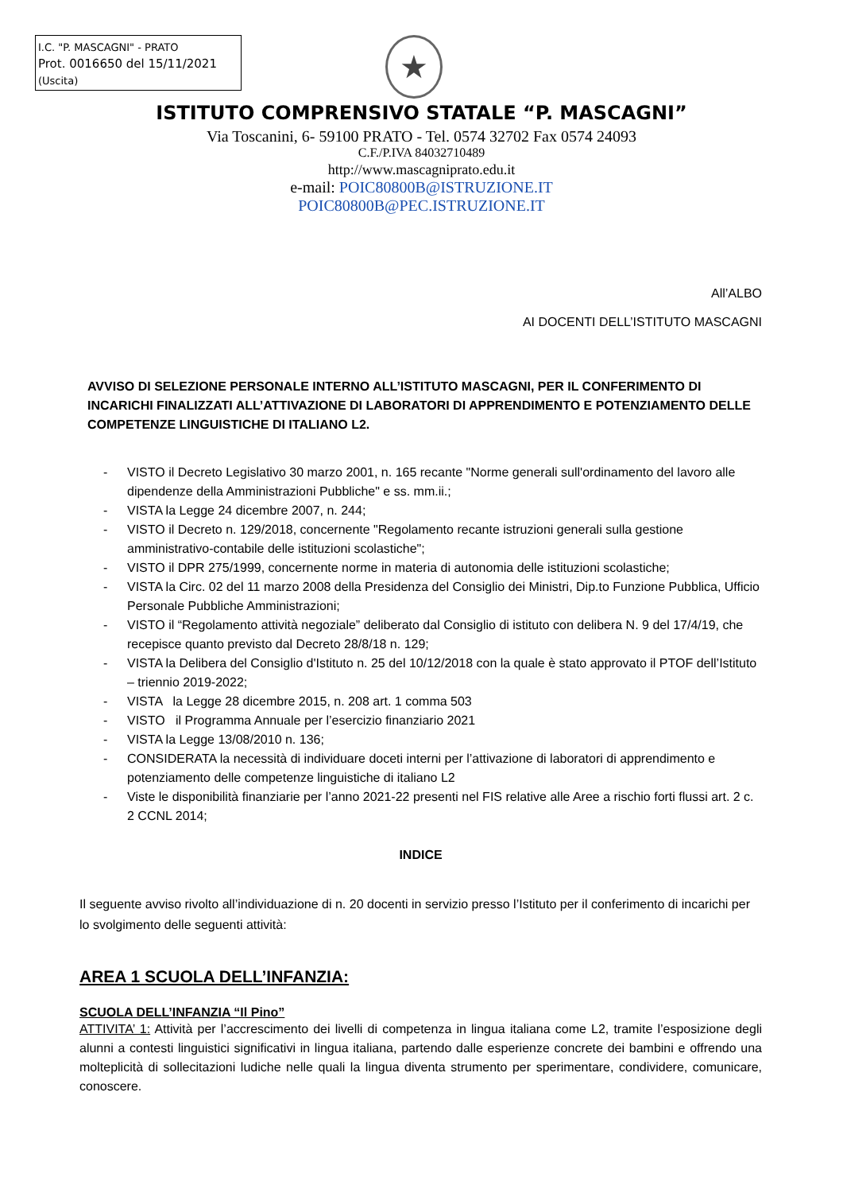I.C. "P. MASCAGNI" - PRATO
Prot. 0016650 del 15/11/2021
(Uscita)
★
ISTITUTO COMPRENSIVO STATALE “P. MASCAGNI”
Via Toscanini, 6- 59100 PRATO - Tel. 0574 32702 Fax 0574 24093
C.F./P.IVA 84032710489
http://www.mascagniprato.edu.it
e-mail: POIC80800B@ISTRUZIONE.IT
POIC80800B@PEC.ISTRUZIONE.IT
All’ALBO
AI DOCENTI DELL’ISTITUTO MASCAGNI
AVVISO DI SELEZIONE PERSONALE INTERNO ALL’ISTITUTO MASCAGNI, PER IL CONFERIMENTO DI INCARICHI FINALIZZATI ALL’ATTIVAZIONE DI LABORATORI DI APPRENDIMENTO E POTENZIAMENTO DELLE COMPETENZE LINGUISTICHE DI ITALIANO L2.
- VISTO il Decreto Legislativo 30 marzo 2001, n. 165 recante "Norme generali sull'ordinamento del lavoro alle dipendenze della Amministrazioni Pubbliche" e ss. mm.ii.;
- VISTA la Legge 24 dicembre 2007, n. 244;
- VISTO il Decreto n. 129/2018, concernente "Regolamento recante istruzioni generali sulla gestione amministrativo-contabile delle istituzioni scolastiche";
- VISTO il DPR 275/1999, concernente norme in materia di autonomia delle istituzioni scolastiche;
- VISTA la Circ. 02 del 11 marzo 2008 della Presidenza del Consiglio dei Ministri, Dip.to Funzione Pubblica, Ufficio Personale Pubbliche Amministrazioni;
- VISTO il “Regolamento attività negoziale” deliberato dal Consiglio di istituto con delibera N. 9 del 17/4/19, che recepisce quanto previsto dal Decreto 28/8/18 n. 129;
- VISTA la Delibera del Consiglio d'Istituto n. 25 del 10/12/2018 con la quale è stato approvato il PTOF dell’Istituto – triennio 2019-2022;
- VISTA la Legge 28 dicembre 2015, n. 208 art. 1 comma 503
- VISTO il Programma Annuale per l’esercizio finanziario 2021
- VISTA la Legge 13/08/2010 n. 136;
- CONSIDERATA la necessità di individuare doceti interni per l’attivazione di laboratori di apprendimento e potenziamento delle competenze linguistiche di italiano L2
- Viste le disponibilità finanziarie per l’anno 2021-22 presenti nel FIS relative alle Aree a rischio forti flussi art. 2 c. 2 CCNL 2014;
INDICE
Il seguente avviso rivolto all’individuazione di n. 20 docenti in servizio presso l’Istituto per il conferimento di incarichi per lo svolgimento delle seguenti attività:
AREA 1 SCUOLA DELL’INFANZIA:
SCUOLA DELL’INFANZIA “Il Pino”
ATTIVITA’ 1: Attività per l’accrescimento dei livelli di competenza in lingua italiana come L2, tramite l’esposizione degli alunni a contesti linguistici significativi in lingua italiana, partendo dalle esperienze concrete dei bambini e offrendo una molteplicità di sollecitazioni ludiche nelle quali la lingua diventa strumento per sperimentare, condividere, comunicare, conoscere.